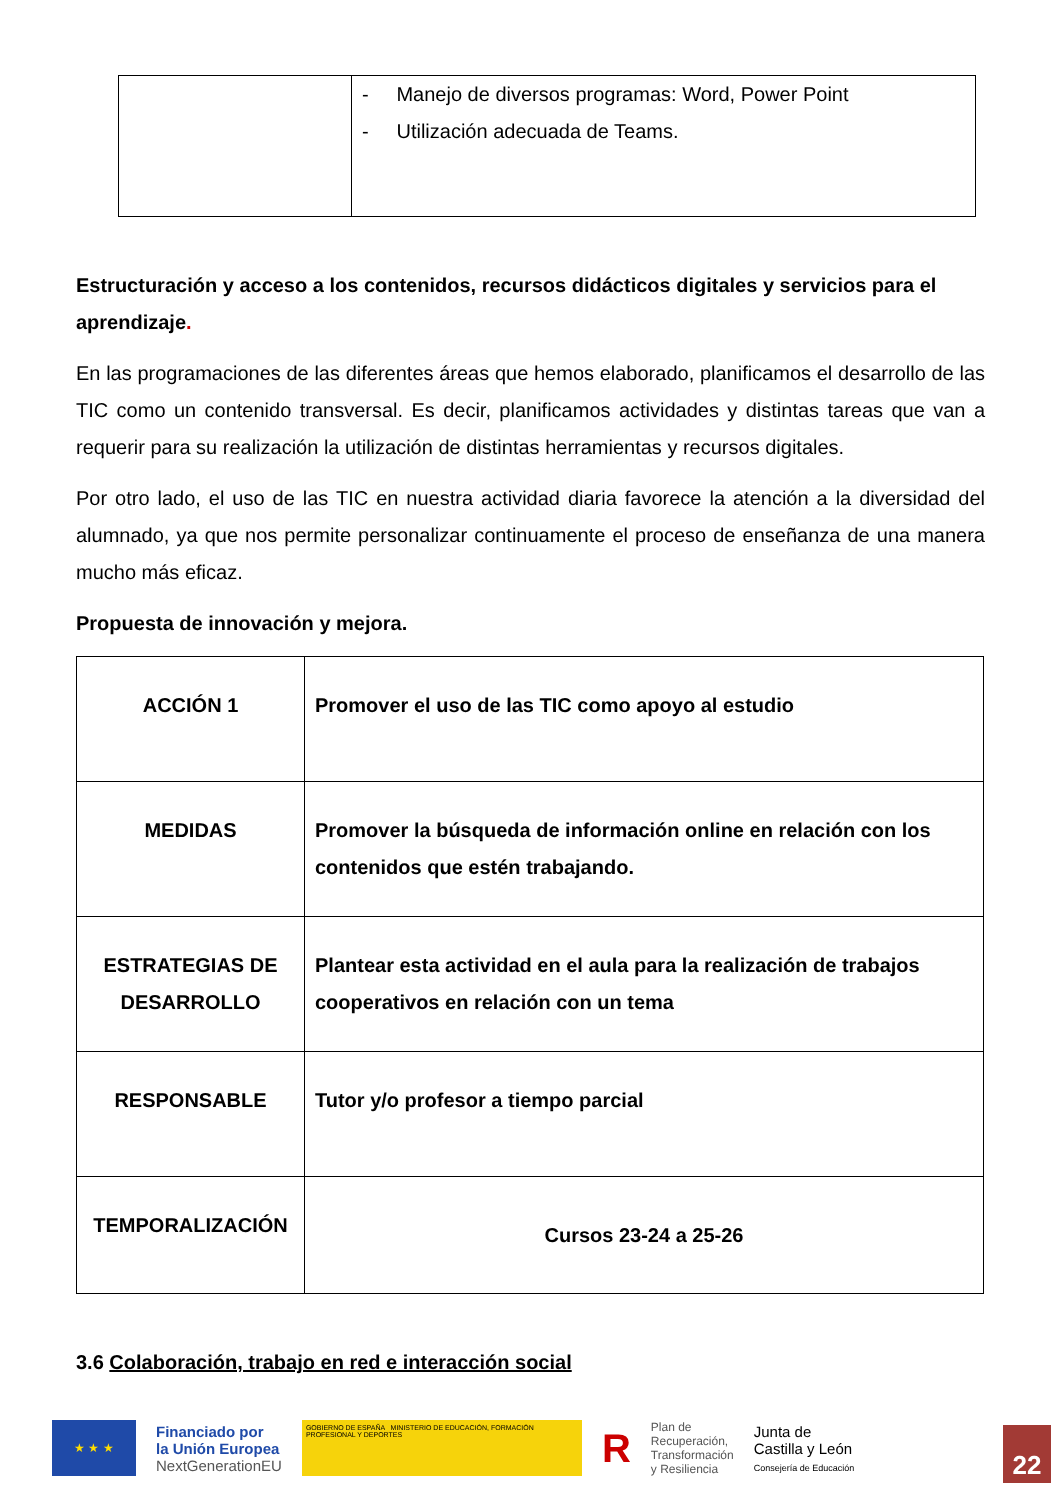| | - Manejo de diversos programas: Word, Power Point - Utilización adecuada de Teams. |
Estructuración y acceso a los contenidos, recursos didácticos digitales y servicios para el aprendizaje.
En las programaciones de las diferentes áreas que hemos elaborado, planificamos el desarrollo de las TIC como un contenido transversal. Es decir, planificamos actividades y distintas tareas que van a requerir para su realización la utilización de distintas herramientas y recursos digitales.
Por otro lado, el uso de las TIC en nuestra actividad diaria favorece la atención a la diversidad del alumnado, ya que nos permite personalizar continuamente el proceso de enseñanza de una manera mucho más eficaz.
Propuesta de innovación y mejora.
| ACCIÓN 1 | Promover el uso de las TIC como apoyo al estudio |
| MEDIDAS | Promover la búsqueda de información online en relación con los contenidos que estén trabajando. |
| ESTRATEGIAS DE DESARROLLO | Plantear esta actividad en el aula para la realización de trabajos cooperativos en relación con un tema |
| RESPONSABLE | Tutor y/o profesor a tiempo parcial |
| TEMPORALIZACIÓN | Cursos 23-24 a 25-26 |
3.6 Colaboración, trabajo en red e interacción social
★ ★ ★
Financiado por
la Unión Europea
NextGenerationEU
GOBIERNO DE ESPAÑA MINISTERIO DE EDUCACIÓN, FORMACIÓN PROFESIONAL Y DEPORTES
R
Plan de
Recuperación,
Transformación
y Resiliencia
Junta de
Castilla y León
Consejería de Educación
22